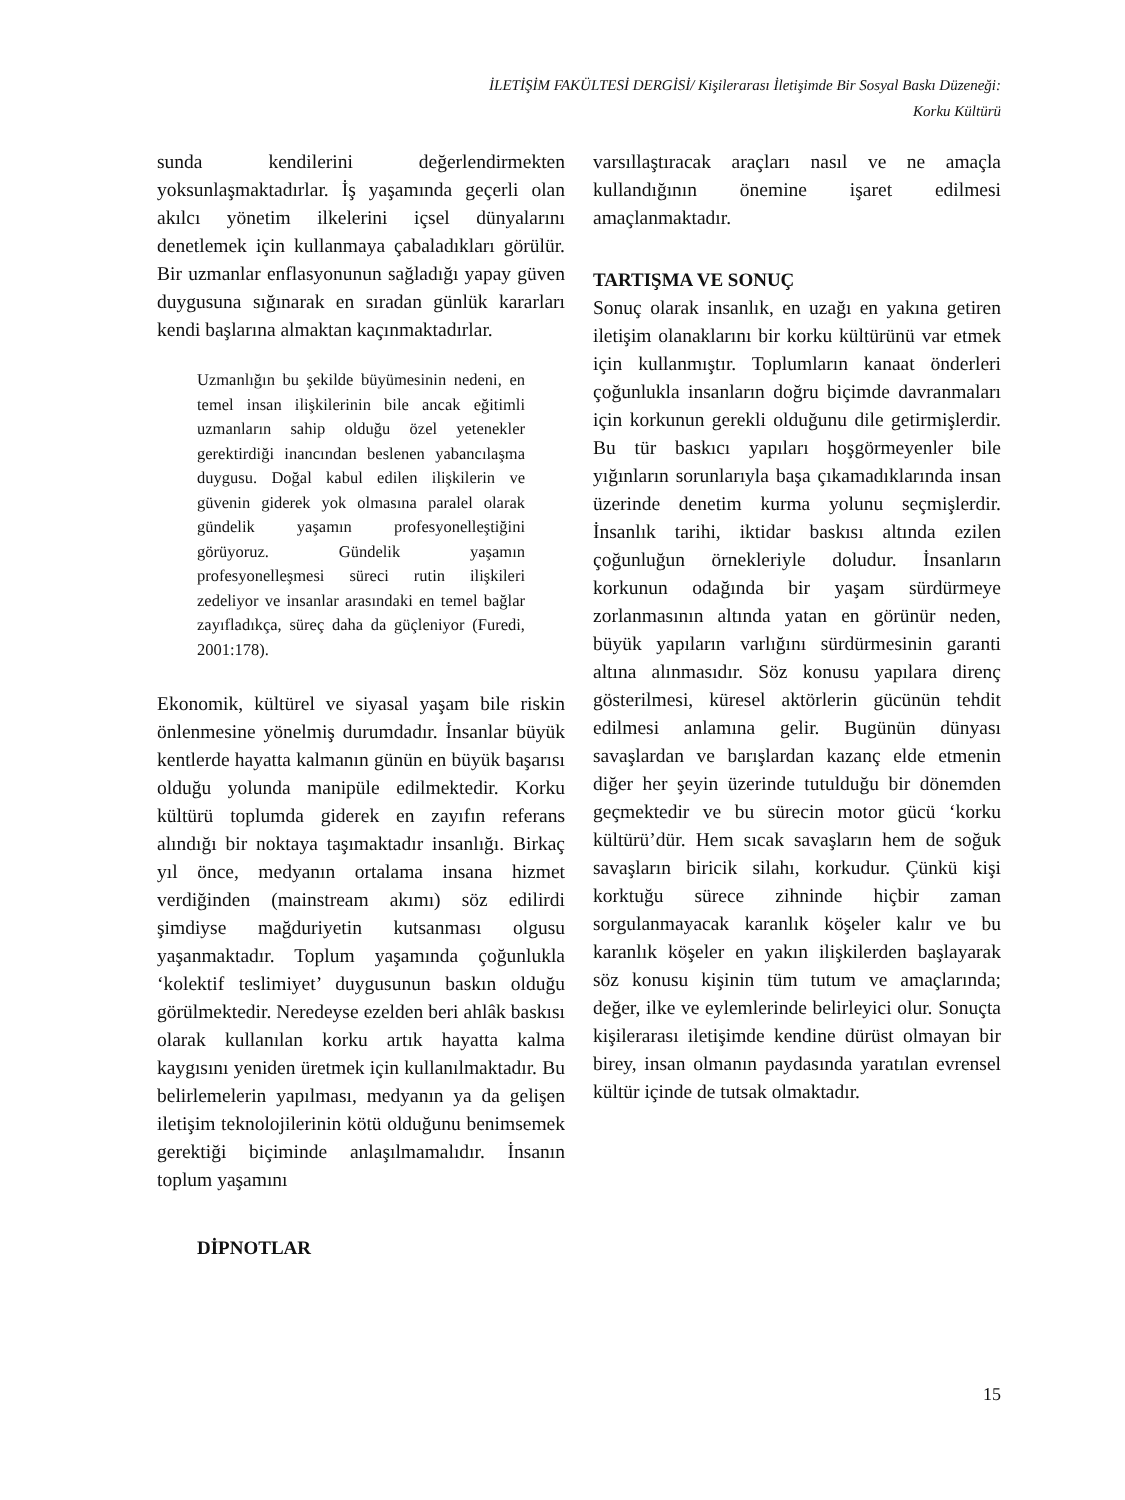İLETİŞİM FAKÜLTESİ DERGİSİ/ Kişilerarası İletişimde Bir Sosyal Baskı Düzeneği:
Korku Kültürü
sunda kendilerini değerlendirmekten yoksunlaşmaktadırlar. İş yaşamında geçerli olan akılcı yönetim ilkelerini içsel dünyalarını denetlemek için kullanmaya çabaladıkları görülür. Bir uzmanlar enflasyonunun sağladığı yapay güven duygusuna sığınarak en sıradan günlük kararları kendi başlarına almaktan kaçınmaktadırlar.
Uzmanlığın bu şekilde büyümesinin nedeni, en temel insan ilişkilerinin bile ancak eğitimli uzmanların sahip olduğu özel yetenekler gerektirdiği inancından beslenen yabancılaşma duygusu. Doğal kabul edilen ilişkilerin ve güvenin giderek yok olmasına paralel olarak gündelik yaşamın profesyonelleştiğini görüyoruz. Gündelik yaşamın profesyonelleşmesi süreci rutin ilişkileri zedeliyor ve insanlar arasındaki en temel bağlar zayıfladıkça, süreç daha da güçleniyor (Furedi, 2001:178).
Ekonomik, kültürel ve siyasal yaşam bile riskin önlenmesine yönelmiş durumdadır. İnsanlar büyük kentlerde hayatta kalmanın günün en büyük başarısı olduğu yolunda manipüle edilmektedir. Korku kültürü toplumda giderek en zayıfın referans alındığı bir noktaya taşımaktadır insanlığı. Birkaç yıl önce, medyanın ortalama insana hizmet verdiğinden (mainstream akımı) söz edilirdi şimdiyse mağduriyetin kutsanması olgusu yaşanmaktadır. Toplum yaşamında çoğunlukla ‘kolektif teslimiyet’ duygusunun baskın olduğu görülmektedir. Neredeyse ezelden beri ahlâk baskısı olarak kullanılan korku artık hayatta kalma kaygısını yeniden üretmek için kullanılmaktadır. Bu belirlemelerin yapılması, medyanın ya da gelişen iletişim teknolojilerinin kötü olduğunu benimsemek gerektiği biçiminde anlaşılmamalıdır. İnsanın toplum yaşamını
DİPNOTLAR
varsıllaştıracak araçları nasıl ve ne amaçla kullandığının önemine işaret edilmesi amaçlanmaktadır.
TARTIŞMA VE SONUÇ
Sonuç olarak insanlık, en uzağı en yakına getiren iletişim olanaklarını bir korku kültürünü var etmek için kullanmıştır. Toplumların kanaat önderleri çoğunlukla insanların doğru biçimde davranmaları için korkunun gerekli olduğunu dile getirmişlerdir. Bu tür baskıcı yapıları hoşgörmeyenler bile yığınların sorunlarıyla başa çıkamadıklarında insan üzerinde denetim kurma yolunu seçmişlerdir. İnsanlık tarihi, iktidar baskısı altında ezilen çoğunluğun örnekleriyle doludur. İnsanların korkunun odağında bir yaşam sürdürmeye zorlanmasının altında yatan en görünür neden, büyük yapıların varlığını sürdürmesinin garanti altına alınmasıdır. Söz konusu yapılara direnç gösterilmesi, küresel aktörlerin gücünün tehdit edilmesi anlamına gelir. Bugünün dünyası savaşlardan ve barışlardan kazanç elde etmenin diğer her şeyin üzerinde tutulduğu bir dönemden geçmektedir ve bu sürecin motor gücü ‘korku kültürü’dür. Hem sıcak savaşların hem de soğuk savaşların biricik silahı, korkudur. Çünkü kişi korktuğu sürece zihninde hiçbir zaman sorgulanmayacak karanlık köşeler kalır ve bu karanlık köşeler en yakın ilişkilerden başlayarak söz konusu kişinin tüm tutum ve amaçlarında; değer, ilke ve eylemlerinde belirleyici olur. Sonuçta kişilerarası iletişimde kendine dürüst olmayan bir birey, insan olmanın paydasında yaratılan evrensel kültür içinde de tutsak olmaktadır.
15